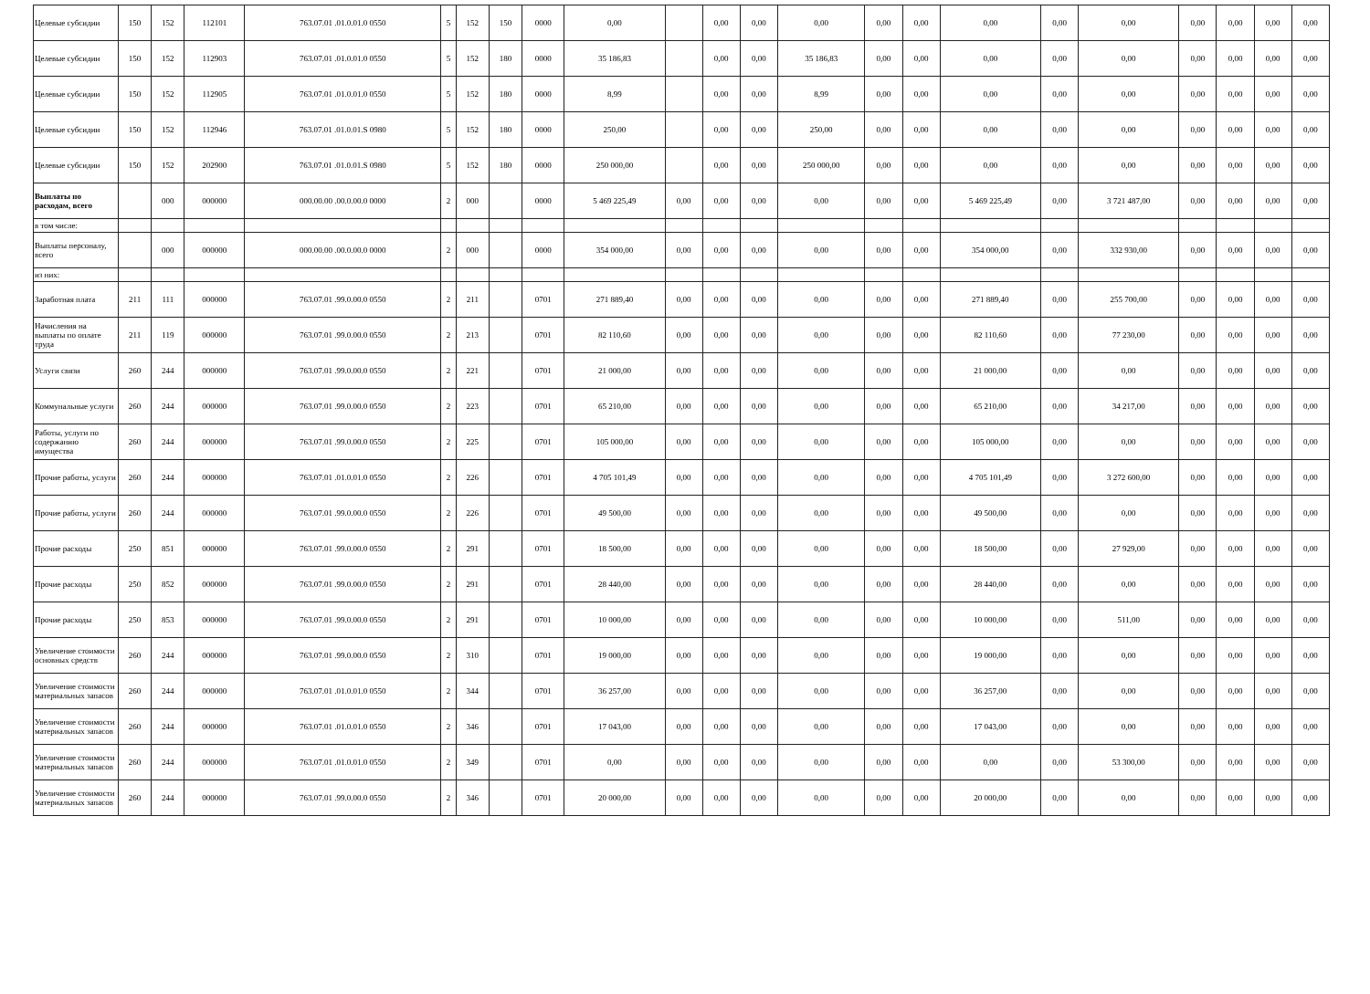| Целевые субсидии | 150 | 152 | 112101 | 763.07.01 .01.0.01.0 0550 | 5 | 152 | 150 | 0000 | 0,00 | | 0,00 | 0,00 | 0,00 | 0,00 | 0,00 | 0,00 | 0,00 | 0,00 | 0,00 | 0,00 | 0,00 | 0,00 |
| Целевые субсидии | 150 | 152 | 112903 | 763.07.01 .01.0.01.0 0550 | 5 | 152 | 180 | 0000 | 35 186,83 | | 0,00 | 0,00 | 35 186,83 | 0,00 | 0,00 | 0,00 | 0,00 | 0,00 | 0,00 | 0,00 | 0,00 | 0,00 |
| Целевые субсидии | 150 | 152 | 112905 | 763.07.01 .01.0.01.0 0550 | 5 | 152 | 180 | 0000 | 8,99 | | 0,00 | 0,00 | 8,99 | 0,00 | 0,00 | 0,00 | 0,00 | 0,00 | 0,00 | 0,00 | 0,00 | 0,00 |
| Целевые субсидии | 150 | 152 | 112946 | 763.07.01 .01.0.01.S 0980 | 5 | 152 | 180 | 0000 | 250,00 | | 0,00 | 0,00 | 250,00 | 0,00 | 0,00 | 0,00 | 0,00 | 0,00 | 0,00 | 0,00 | 0,00 | 0,00 |
| Целевые субсидии | 150 | 152 | 202900 | 763.07.01 .01.0.01.S 0980 | 5 | 152 | 180 | 0000 | 250 000,00 | | 0,00 | 0,00 | 250 000,00 | 0,00 | 0,00 | 0,00 | 0,00 | 0,00 | 0,00 | 0,00 | 0,00 | 0,00 |
| Выплаты по расходам, всего | | 000 | 000000 | 000.00.00 .00.0.00.0 0000 | 2 | 000 | | 0000 | 5 469 225,49 | 0,00 | 0,00 | 0,00 | 0,00 | 0,00 | 0,00 | 5 469 225,49 | 0,00 | 3 721 487,00 | 0,00 | 0,00 | 0,00 | 0,00 |
| в том числе: | | | | | | | | | | | | | | | | | | | | | | |
| Выплаты персоналу, всего | | 000 | 000000 | 000.00.00 .00.0.00.0 0000 | 2 | 000 | | 0000 | 354 000,00 | 0,00 | 0,00 | 0,00 | 0,00 | 0,00 | 0,00 | 354 000,00 | 0,00 | 332 930,00 | 0,00 | 0,00 | 0,00 | 0,00 |
| из них: | | | | | | | | | | | | | | | | | | | | | | |
| Заработная плата | 211 | 111 | 000000 | 763.07.01 .99.0.00.0 0550 | 2 | 211 | | 0701 | 271 889,40 | 0,00 | 0,00 | 0,00 | 0,00 | 0,00 | 0,00 | 271 889,40 | 0,00 | 255 700,00 | 0,00 | 0,00 | 0,00 | 0,00 |
| Начисления на выплаты по оплате труда | 211 | 119 | 000000 | 763.07.01 .99.0.00.0 0550 | 2 | 213 | | 0701 | 82 110,60 | 0,00 | 0,00 | 0,00 | 0,00 | 0,00 | 0,00 | 82 110,60 | 0,00 | 77 230,00 | 0,00 | 0,00 | 0,00 | 0,00 |
| Услуги связи | 260 | 244 | 000000 | 763.07.01 .99.0.00.0 0550 | 2 | 221 | | 0701 | 21 000,00 | 0,00 | 0,00 | 0,00 | 0,00 | 0,00 | 0,00 | 21 000,00 | 0,00 | 0,00 | 0,00 | 0,00 | 0,00 | 0,00 |
| Коммунальные услуги | 260 | 244 | 000000 | 763.07.01 .99.0.00.0 0550 | 2 | 223 | | 0701 | 65 210,00 | 0,00 | 0,00 | 0,00 | 0,00 | 0,00 | 0,00 | 65 210,00 | 0,00 | 34 217,00 | 0,00 | 0,00 | 0,00 | 0,00 |
| Работы, услуги по содержанию имущества | 260 | 244 | 000000 | 763.07.01 .99.0.00.0 0550 | 2 | 225 | | 0701 | 105 000,00 | 0,00 | 0,00 | 0,00 | 0,00 | 0,00 | 0,00 | 105 000,00 | 0,00 | 0,00 | 0,00 | 0,00 | 0,00 | 0,00 |
| Прочие работы, услуги | 260 | 244 | 000000 | 763.07.01 .01.0.01.0 0550 | 2 | 226 | | 0701 | 4 705 101,49 | 0,00 | 0,00 | 0,00 | 0,00 | 0,00 | 0,00 | 4 705 101,49 | 0,00 | 3 272 600,00 | 0,00 | 0,00 | 0,00 | 0,00 |
| Прочие работы, услуги | 260 | 244 | 000000 | 763.07.01 .99.0.00.0 0550 | 2 | 226 | | 0701 | 49 500,00 | 0,00 | 0,00 | 0,00 | 0,00 | 0,00 | 0,00 | 49 500,00 | 0,00 | 0,00 | 0,00 | 0,00 | 0,00 | 0,00 |
| Прочие расходы | 250 | 851 | 000000 | 763.07.01 .99.0.00.0 0550 | 2 | 291 | | 0701 | 18 500,00 | 0,00 | 0,00 | 0,00 | 0,00 | 0,00 | 0,00 | 18 500,00 | 0,00 | 27 929,00 | 0,00 | 0,00 | 0,00 | 0,00 |
| Прочие расходы | 250 | 852 | 000000 | 763.07.01 .99.0.00.0 0550 | 2 | 291 | | 0701 | 28 440,00 | 0,00 | 0,00 | 0,00 | 0,00 | 0,00 | 0,00 | 28 440,00 | 0,00 | 0,00 | 0,00 | 0,00 | 0,00 | 0,00 |
| Прочие расходы | 250 | 853 | 000000 | 763.07.01 .99.0.00.0 0550 | 2 | 291 | | 0701 | 10 000,00 | 0,00 | 0,00 | 0,00 | 0,00 | 0,00 | 0,00 | 10 000,00 | 0,00 | 511,00 | 0,00 | 0,00 | 0,00 | 0,00 |
| Увеличение стоимости основных средств | 260 | 244 | 000000 | 763.07.01 .99.0.00.0 0550 | 2 | 310 | | 0701 | 19 000,00 | 0,00 | 0,00 | 0,00 | 0,00 | 0,00 | 0,00 | 19 000,00 | 0,00 | 0,00 | 0,00 | 0,00 | 0,00 | 0,00 |
| Увеличение стоимости материальных запасов | 260 | 244 | 000000 | 763.07.01 .01.0.01.0 0550 | 2 | 344 | | 0701 | 36 257,00 | 0,00 | 0,00 | 0,00 | 0,00 | 0,00 | 0,00 | 36 257,00 | 0,00 | 0,00 | 0,00 | 0,00 | 0,00 | 0,00 |
| Увеличение стоимости материальных запасов | 260 | 244 | 000000 | 763.07.01 .01.0.01.0 0550 | 2 | 346 | | 0701 | 17 043,00 | 0,00 | 0,00 | 0,00 | 0,00 | 0,00 | 0,00 | 17 043,00 | 0,00 | 0,00 | 0,00 | 0,00 | 0,00 | 0,00 |
| Увеличение стоимости материальных запасов | 260 | 244 | 000000 | 763.07.01 .01.0.01.0 0550 | 2 | 349 | | 0701 | 0,00 | 0,00 | 0,00 | 0,00 | 0,00 | 0,00 | 0,00 | 0,00 | 0,00 | 53 300,00 | 0,00 | 0,00 | 0,00 | 0,00 |
| Увеличение стоимости материальных запасов | 260 | 244 | 000000 | 763.07.01 .99.0.00.0 0550 | 2 | 346 | | 0701 | 20 000,00 | 0,00 | 0,00 | 0,00 | 0,00 | 0,00 | 0,00 | 20 000,00 | 0,00 | 0,00 | 0,00 | 0,00 | 0,00 | 0,00 |